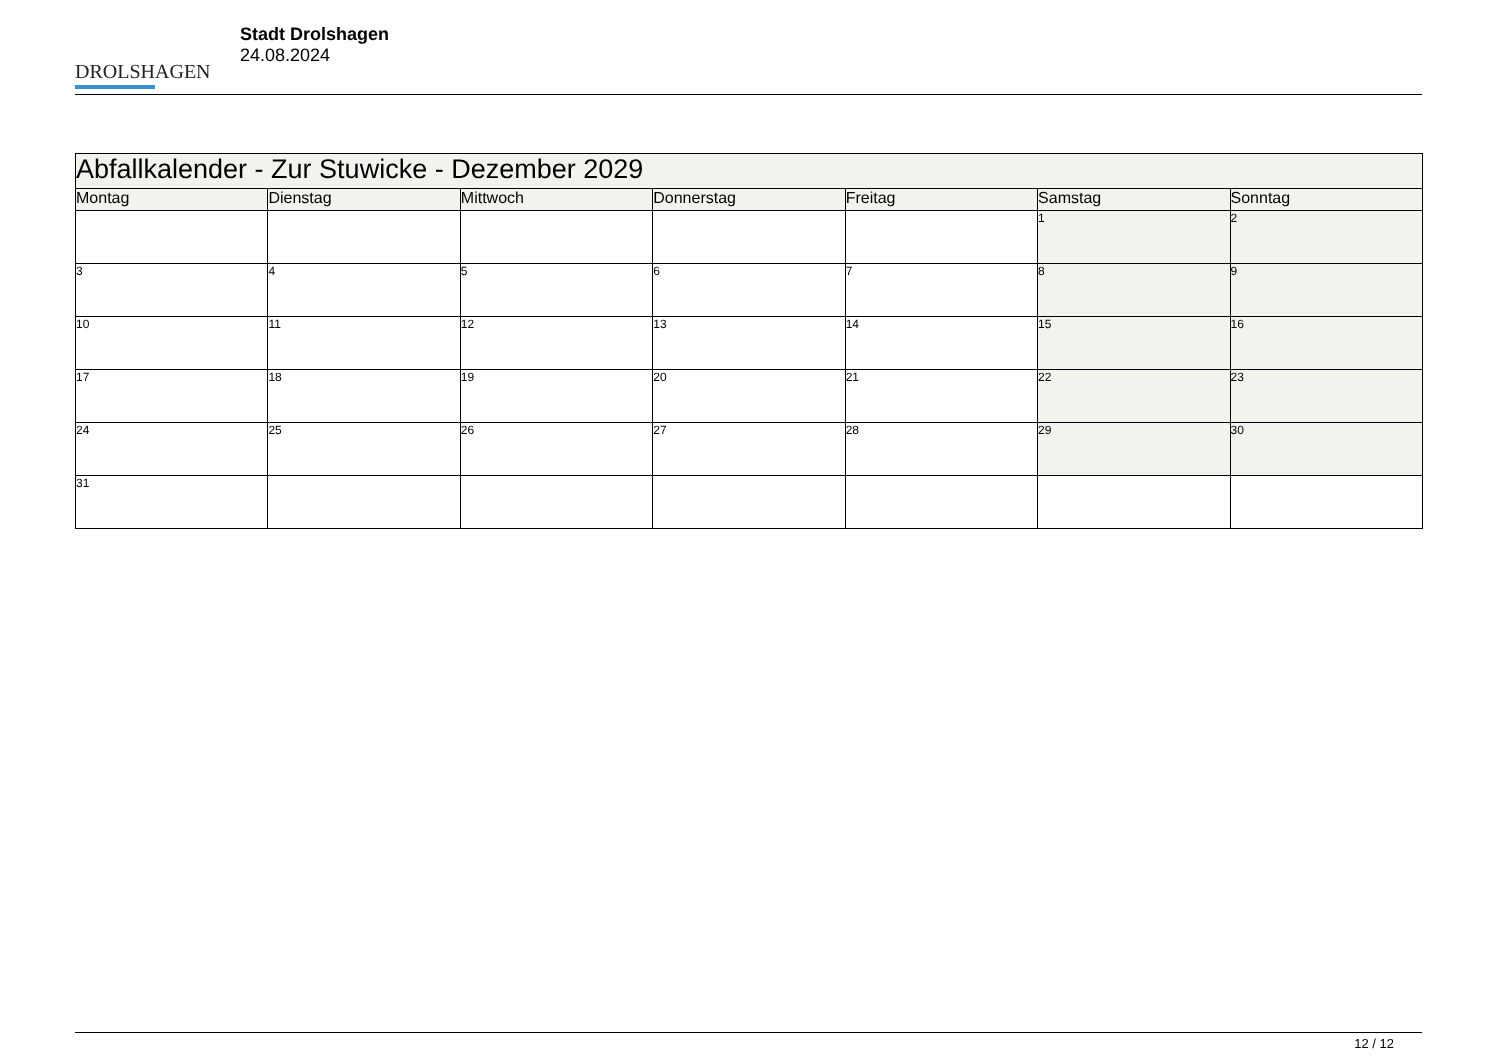DROLSHAGEN
Stadt Drolshagen
24.08.2024
| Abfallkalender - Zur Stuwicke - Dezember 2029 | | | | | | |
| Montag | Dienstag | Mittwoch | Donnerstag | Freitag | Samstag | Sonntag |
| | | | | | 1 | 2 |
| 3 | 4 | 5 | 6 | 7 | 8 | 9 |
| 10 | 11 | 12 | 13 | 14 | 15 | 16 |
| 17 | 18 | 19 | 20 | 21 | 22 | 23 |
| 24 | 25 | 26 | 27 | 28 | 29 | 30 |
| 31 | | | | | | |
12 / 12